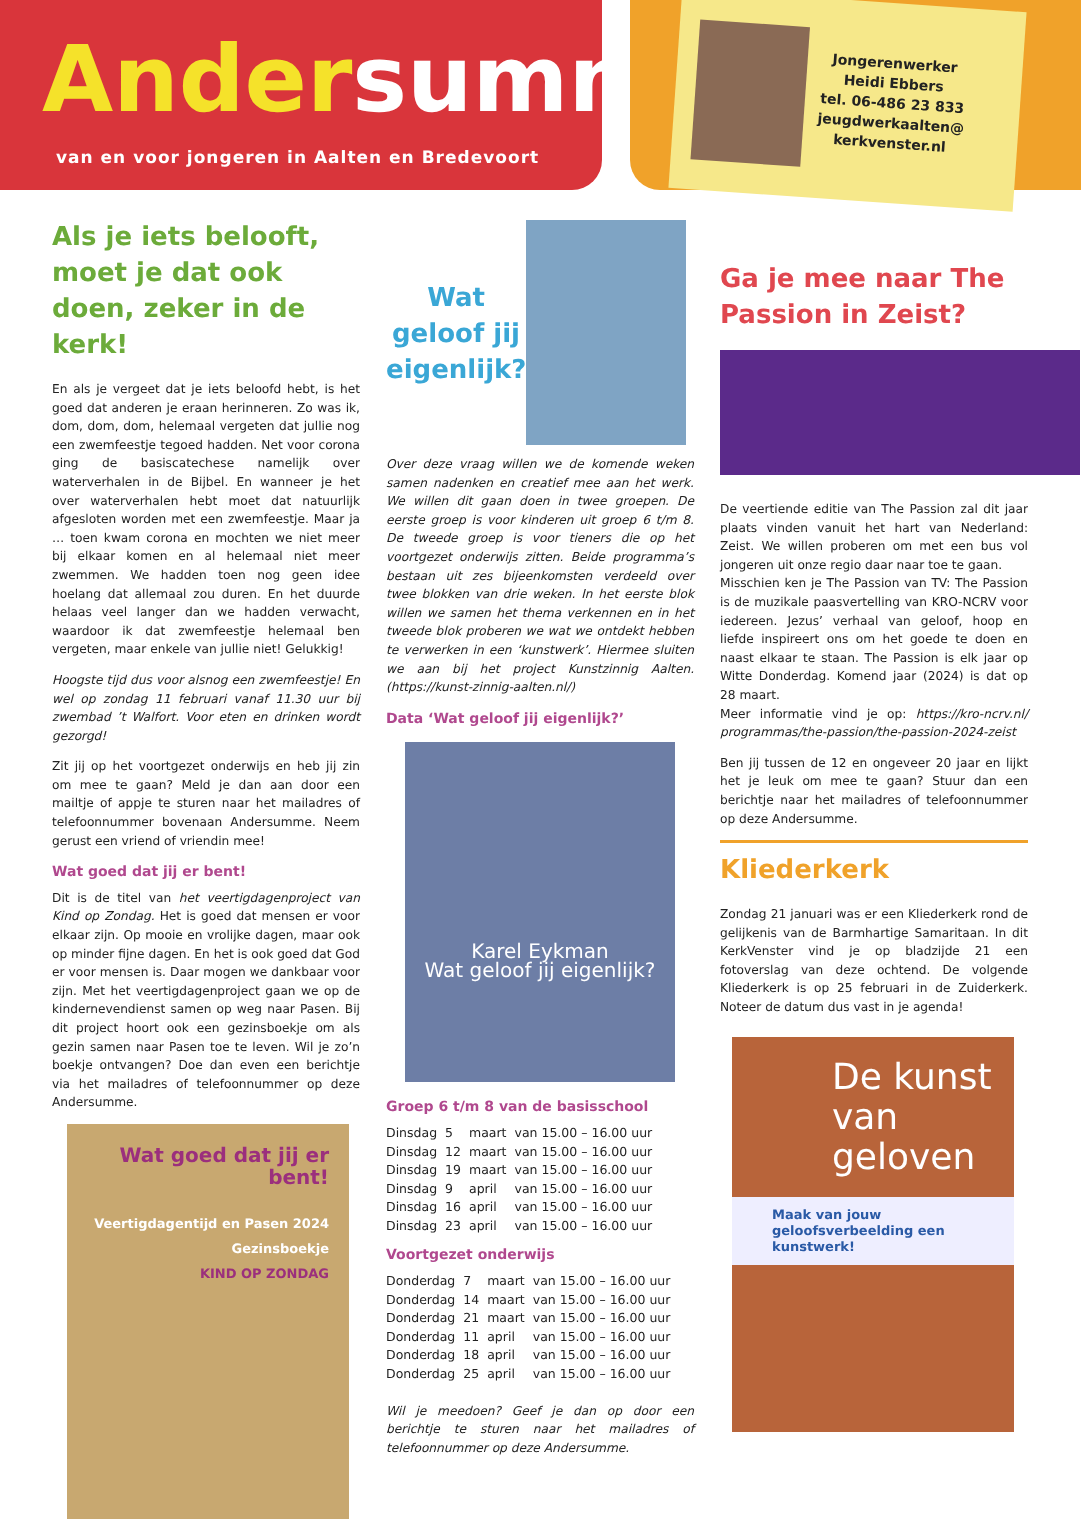Andersumme
van en voor jongeren in Aalten en Bredevoort
Jongerenwerker
Heidi Ebbers
tel. 06-486 23 833
jeugdwerkaalten@
kerkvenster.nl
Als je iets belooft, moet je dat ook doen, zeker in de kerk!
En als je vergeet dat je iets beloofd hebt, is het goed dat anderen je eraan herinneren. Zo was ik, dom, dom, dom, helemaal vergeten dat jullie nog een zwemfeestje tegoed hadden. Net voor corona ging de basiscatechese namelijk over waterverhalen in de Bijbel. En wanneer je het over waterverhalen hebt moet dat natuurlijk afgesloten worden met een zwemfeestje. Maar ja … toen kwam corona en mochten we niet meer bij elkaar komen en al helemaal niet meer zwemmen. We hadden toen nog geen idee hoelang dat allemaal zou duren. En het duurde helaas veel langer dan we hadden verwacht, waardoor ik dat zwemfeestje helemaal ben vergeten, maar enkele van jullie niet! Gelukkig!
Hoogste tijd dus voor alsnog een zwemfeestje! En wel op zondag 11 februari vanaf 11.30 uur bij zwembad ’t Walfort. Voor eten en drinken wordt gezorgd!
Zit jij op het voortgezet onderwijs en heb jij zin om mee te gaan? Meld je dan aan door een mailtje of appje te sturen naar het mailadres of telefoonnummer bovenaan Andersumme. Neem gerust een vriend of vriendin mee!
Wat goed dat jij er bent!
Dit is de titel van het veertigdagenproject van Kind op Zondag. Het is goed dat mensen er voor elkaar zijn. Op mooie en vrolijke dagen, maar ook op minder fijne dagen. En het is ook goed dat God er voor mensen is. Daar mogen we dankbaar voor zijn. Met het veertigdagenproject gaan we op de kindernevendienst samen op weg naar Pasen. Bij dit project hoort ook een gezinsboekje om als gezin samen naar Pasen toe te leven. Wil je zo’n boekje ontvangen? Doe dan even een berichtje via het mailadres of telefoonnummer op deze Andersumme.
Wat goed dat jij er bent!
Veertigdagentijd en Pasen 2024 Gezinsboekje
KIND OP ZONDAG
Wat geloof jij eigenlijk?
Over deze vraag willen we de komende weken samen nadenken en creatief mee aan het werk. We willen dit gaan doen in twee groepen. De eerste groep is voor kinderen uit groep 6 t/m 8. De tweede groep is voor tieners die op het voortgezet onderwijs zitten. Beide programma’s bestaan uit zes bijeenkomsten verdeeld over twee blokken van drie weken. In het eerste blok willen we samen het thema verkennen en in het tweede blok proberen we wat we ontdekt hebben te verwerken in een ‘kunstwerk’. Hiermee sluiten we aan bij het project Kunstzinnig Aalten. (https://kunst-zinnig-aalten.nl/)
Data ‘Wat geloof jij eigenlijk?’
Karel Eykman
Wat geloof jij eigenlijk?
Groep 6 t/m 8 van de basisschool
| Dinsdag | 5 | maart | van 15.00 – 16.00 uur |
| Dinsdag | 12 | maart | van 15.00 – 16.00 uur |
| Dinsdag | 19 | maart | van 15.00 – 16.00 uur |
| Dinsdag | 9 | april | van 15.00 – 16.00 uur |
| Dinsdag | 16 | april | van 15.00 – 16.00 uur |
| Dinsdag | 23 | april | van 15.00 – 16.00 uur |
Voortgezet onderwijs
| Donderdag | 7 | maart | van 15.00 – 16.00 uur |
| Donderdag | 14 | maart | van 15.00 – 16.00 uur |
| Donderdag | 21 | maart | van 15.00 – 16.00 uur |
| Donderdag | 11 | april | van 15.00 – 16.00 uur |
| Donderdag | 18 | april | van 15.00 – 16.00 uur |
| Donderdag | 25 | april | van 15.00 – 16.00 uur |
Wil je meedoen? Geef je dan op door een berichtje te sturen naar het mailadres of telefoonnummer op deze Andersumme.
Ga je mee naar The Passion in Zeist?
De veertiende editie van The Passion zal dit jaar plaats vinden vanuit het hart van Nederland: Zeist. We willen proberen om met een bus vol jongeren uit onze regio daar naar toe te gaan.
Misschien ken je The Passion van TV: The Passion is de muzikale paasvertelling van KRO-NCRV voor iedereen. Jezus’ verhaal van geloof, hoop en liefde inspireert ons om het goede te doen en naast elkaar te staan. The Passion is elk jaar op Witte Donderdag. Komend jaar (2024) is dat op 28 maart.
Meer informatie vind je op: https://kro-ncrv.nl/ programmas/the-passion/the-passion-2024-zeist
Ben jij tussen de 12 en ongeveer 20 jaar en lijkt het je leuk om mee te gaan? Stuur dan een berichtje naar het mailadres of telefoonnummer op deze Andersumme.
Kliederkerk
Zondag 21 januari was er een Kliederkerk rond de gelijkenis van de Barmhartige Samaritaan. In dit KerkVenster vind je op bladzijde 21 een fotoverslag van deze ochtend. De volgende Kliederkerk is op 25 februari in de Zuiderkerk. Noteer de datum dus vast in je agenda!
De kunst van geloven
Maak van jouw geloofsverbeelding een kunstwerk!